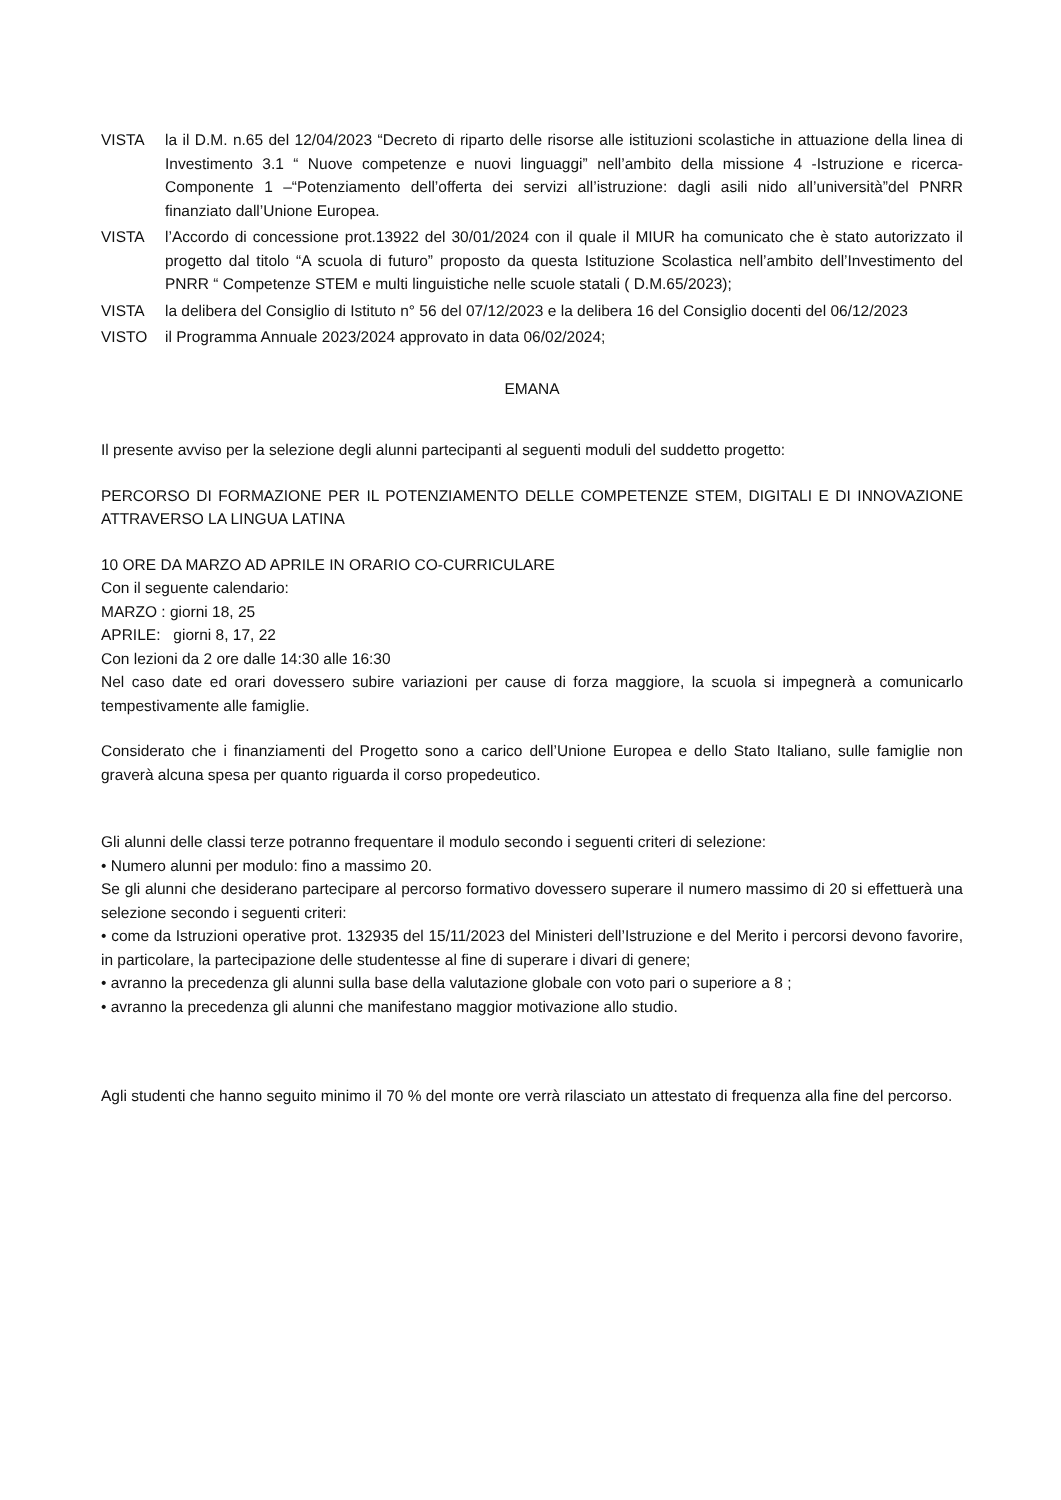VISTA la il D.M. n.65 del 12/04/2023 “Decreto di riparto delle risorse alle istituzioni scolastiche in attuazione della linea di Investimento 3.1 “ Nuove competenze e nuovi linguaggi” nell’ambito della missione 4 -Istruzione e ricerca-Componente 1 –“Potenziamento dell’offerta dei servizi all’istruzione: dagli asili nido all’università”del PNRR finanziato dall’Unione Europea.
VISTA l’Accordo di concessione prot.13922 del 30/01/2024 con il quale il MIUR ha comunicato che è stato autorizzato il progetto dal titolo “A scuola di futuro” proposto da questa Istituzione Scolastica nell’ambito dell’Investimento del PNRR “ Competenze STEM e multi linguistiche nelle scuole statali ( D.M.65/2023);
VISTA la delibera del Consiglio di Istituto n° 56 del 07/12/2023 e la delibera 16 del Consiglio docenti del 06/12/2023
VISTO il Programma Annuale 2023/2024 approvato in data 06/02/2024;
EMANA
Il presente avviso per la selezione degli alunni partecipanti al seguenti moduli del suddetto progetto:
PERCORSO DI FORMAZIONE PER IL POTENZIAMENTO DELLE COMPETENZE STEM, DIGITALI E DI INNOVAZIONE ATTRAVERSO LA LINGUA LATINA
10 ORE DA MARZO AD APRILE IN ORARIO CO-CURRICULARE
Con il seguente calendario:
MARZO : giorni 18, 25
APRILE: giorni 8, 17, 22
Con lezioni da 2 ore dalle 14:30 alle 16:30
Nel caso date ed orari dovessero subire variazioni per cause di forza maggiore, la scuola si impegnerà a comunicarlo tempestivamente alle famiglie.
Considerato che i finanziamenti del Progetto sono a carico dell’Unione Europea e dello Stato Italiano, sulle famiglie non graverà alcuna spesa per quanto riguarda il corso propedeutico.
Gli alunni delle classi terze potranno frequentare il modulo secondo i seguenti criteri di selezione:
• Numero alunni per modulo: fino a massimo 20.
Se gli alunni che desiderano partecipare al percorso formativo dovessero superare il numero massimo di 20 si effettuerà una selezione secondo i seguenti criteri:
• come da Istruzioni operative prot. 132935 del 15/11/2023 del Ministeri dell’Istruzione e del Merito i percorsi devono favorire, in particolare, la partecipazione delle studentesse al fine di superare i divari di genere;
• avranno la precedenza gli alunni sulla base della valutazione globale con voto pari o superiore a 8 ;
• avranno la precedenza gli alunni che manifestano maggior motivazione allo studio.
Agli studenti che hanno seguito minimo il 70 % del monte ore verrà rilasciato un attestato di frequenza alla fine del percorso.